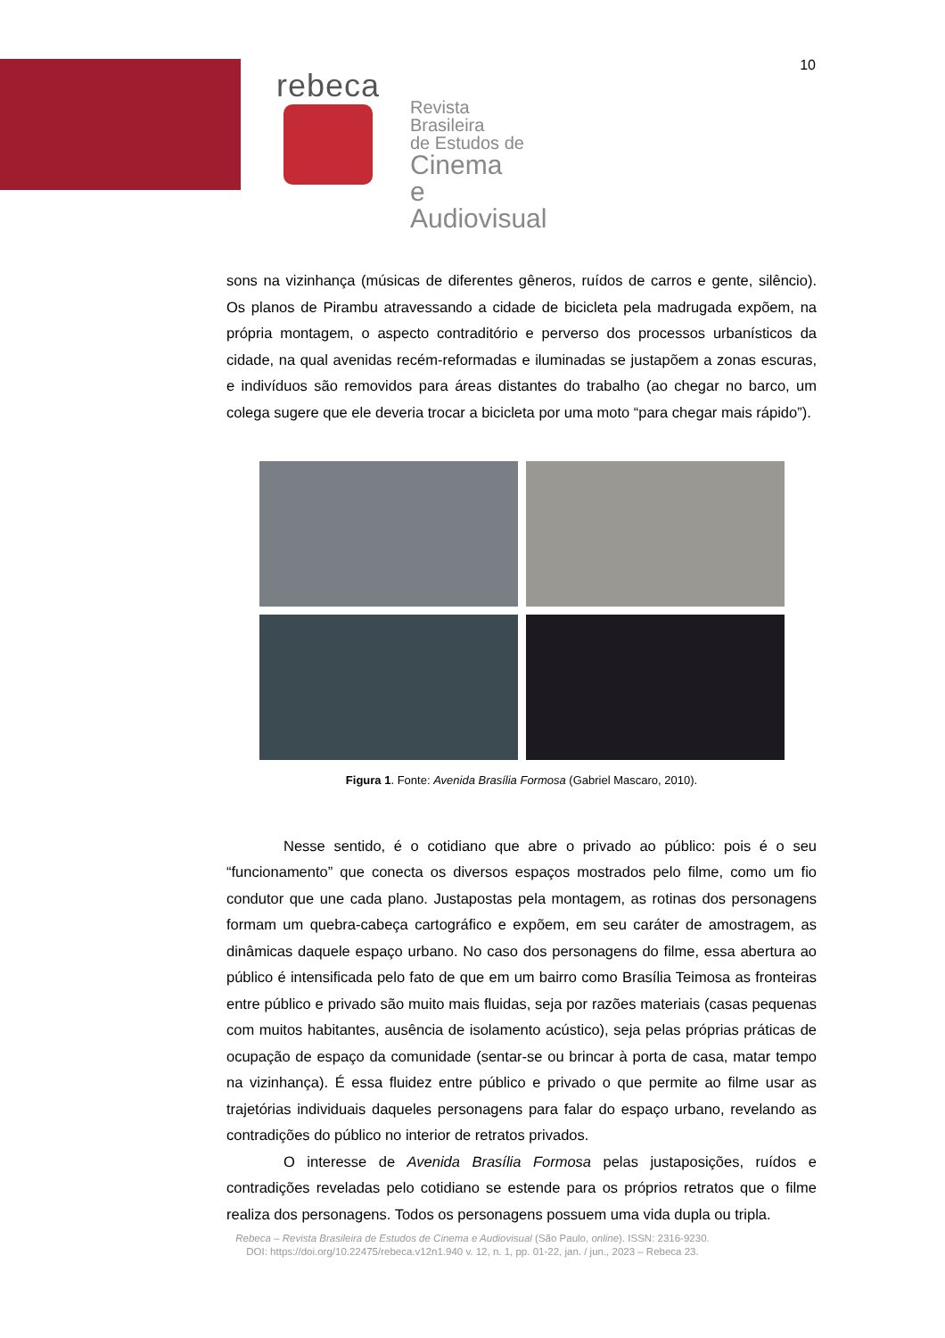10
rebeca
Revista Brasileira
de Estudos de
Cinema
e Audiovisual
sons na vizinhança (músicas de diferentes gêneros, ruídos de carros e gente, silêncio). Os planos de Pirambu atravessando a cidade de bicicleta pela madrugada expõem, na própria montagem, o aspecto contraditório e perverso dos processos urbanísticos da cidade, na qual avenidas recém-reformadas e iluminadas se justapõem a zonas escuras, e indivíduos são removidos para áreas distantes do trabalho (ao chegar no barco, um colega sugere que ele deveria trocar a bicicleta por uma moto “para chegar mais rápido”).
Figura 1. Fonte: Avenida Brasília Formosa (Gabriel Mascaro, 2010).
Nesse sentido, é o cotidiano que abre o privado ao público: pois é o seu “funcionamento” que conecta os diversos espaços mostrados pelo filme, como um fio condutor que une cada plano. Justapostas pela montagem, as rotinas dos personagens formam um quebra-cabeça cartográfico e expõem, em seu caráter de amostragem, as dinâmicas daquele espaço urbano. No caso dos personagens do filme, essa abertura ao público é intensificada pelo fato de que em um bairro como Brasília Teimosa as fronteiras entre público e privado são muito mais fluidas, seja por razões materiais (casas pequenas com muitos habitantes, ausência de isolamento acústico), seja pelas próprias práticas de ocupação de espaço da comunidade (sentar-se ou brincar à porta de casa, matar tempo na vizinhança). É essa fluidez entre público e privado o que permite ao filme usar as trajetórias individuais daqueles personagens para falar do espaço urbano, revelando as contradições do público no interior de retratos privados.
O interesse de Avenida Brasília Formosa pelas justaposições, ruídos e contradições reveladas pelo cotidiano se estende para os próprios retratos que o filme realiza dos personagens. Todos os personagens possuem uma vida dupla ou tripla.
Rebeca – Revista Brasileira de Estudos de Cinema e Audiovisual (São Paulo, online). ISSN: 2316-9230.
DOI: https://doi.org/10.22475/rebeca.v12n1.940 v. 12, n. 1, pp. 01-22, jan. / jun., 2023 – Rebeca 23.